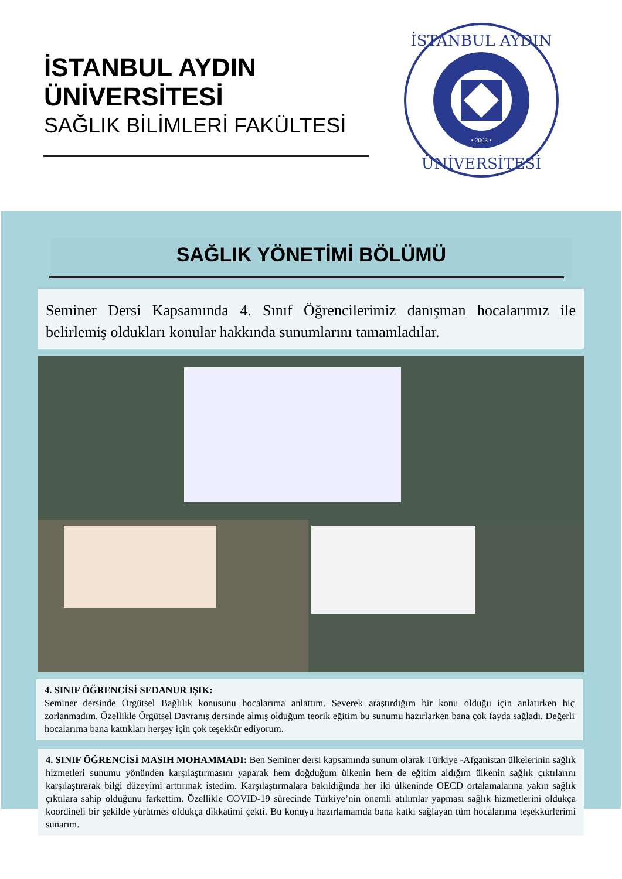İSTANBUL AYDIN ÜNİVERSİTESİ
SAĞLIK BİLİMLERİ FAKÜLTESİ
İSTANBUL AYDIN
ÜNİVERSİTESİ
• 2003 •
SAĞLIK YÖNETİMİ BÖLÜMÜ
Seminer Dersi Kapsamında 4. Sınıf Öğrencilerimiz danışman hocalarımız ile belirlemiş oldukları konular hakkında sunumlarını tamamladılar.
4. SINIF ÖĞRENCİSİ SEDANUR IŞIK:
Seminer dersinde Örgütsel Bağlılık konusunu hocalarıma anlattım. Severek araştırdığım bir konu olduğu için anlatırken hiç zorlanmadım. Özellikle Örgütsel Davranış dersinde almış olduğum teorik eğitim bu sunumu hazırlarken bana çok fayda sağladı. Değerli hocalarıma bana kattıkları herşey için çok teşekkür ediyorum.
4. SINIF ÖĞRENCİSİ MASIH MOHAMMADI: Ben Seminer dersi kapsamında sunum olarak Türkiye -Afganistan ülkelerinin sağlık hizmetleri sunumu yönünden karşılaştırmasını yaparak hem doğduğum ülkenin hem de eğitim aldığım ülkenin sağlık çıktılarını karşılaştırarak bilgi düzeyimi arttırmak istedim. Karşılaştırmalara bakıldığında her iki ülkeninde OECD ortalamalarına yakın sağlık çıktılara sahip olduğunu farkettim. Özellikle COVID-19 sürecinde Türkiye’nin önemli atılımlar yapması sağlık hizmetlerini oldukça koordineli bir şekilde yürütmes oldukça dikkatimi çekti. Bu konuyu hazırlamamda bana katkı sağlayan tüm hocalarıma teşekkürlerimi sunarım.